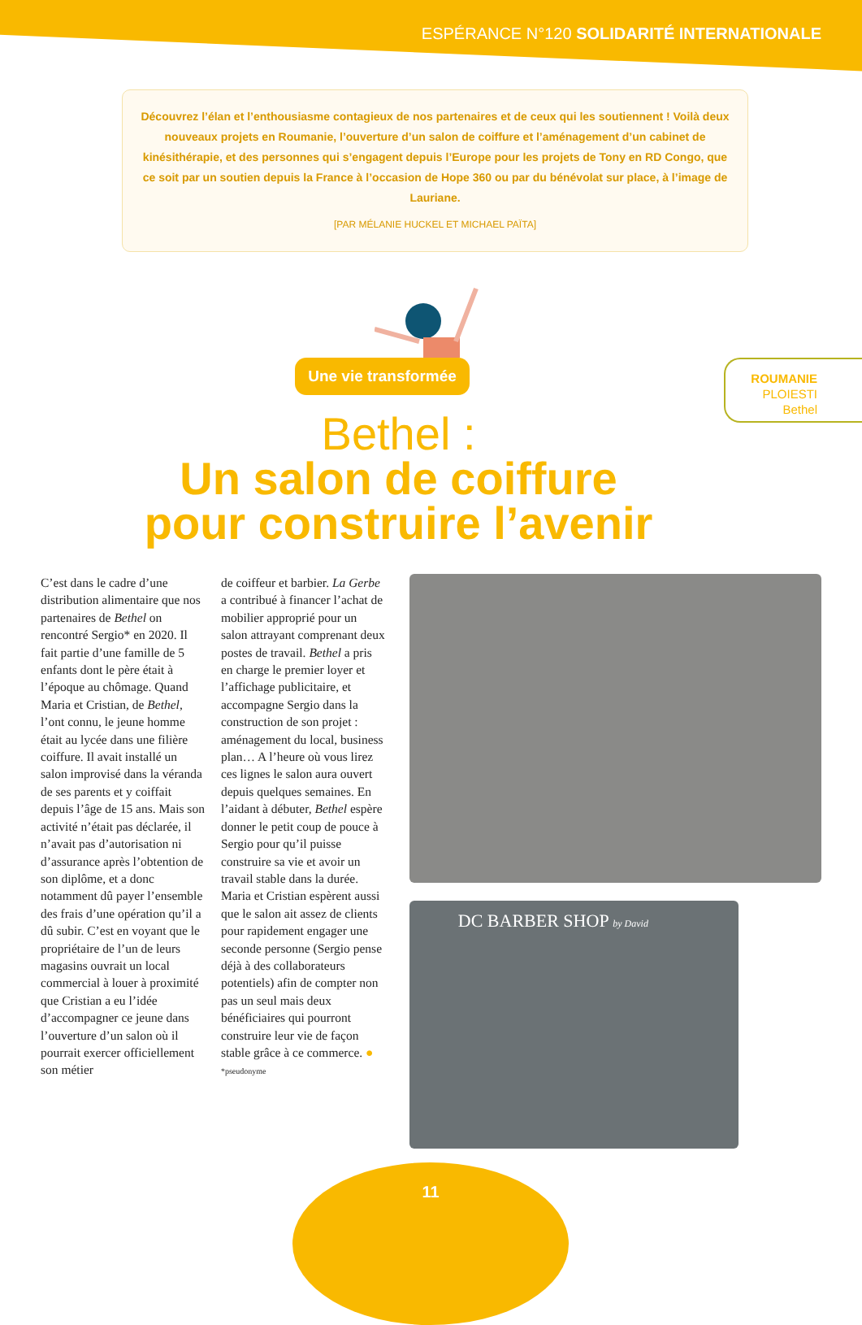ESPÉRANCE N°120 SOLIDARITÉ INTERNATIONALE
Découvrez l’élan et l’enthousiasme contagieux de nos partenaires et de ceux qui les soutiennent ! Voilà deux nouveaux projets en Roumanie, l’ouverture d’un salon de coiffure et l’aménagement d’un cabinet de kinésithérapie, et des personnes qui s’engagent depuis l’Europe pour les projets de Tony en RD Congo, que ce soit par un soutien depuis la France à l’occasion de Hope 360 ou par du bénévolat sur place, à l’image de Lauriane.
[PAR MÉLANIE HUCKEL ET MICHAEL PAÏTA]
Une vie transformée
ROUMANIE
PLOIESTI
Bethel
Bethel :
Un salon de coiffure
pour construire l’avenir
C’est dans le cadre d’une distribution alimentaire que nos partenaires de Bethel on rencontré Sergio* en 2020. Il fait partie d’une famille de 5 enfants dont le père était à l’époque au chômage. Quand Maria et Cristian, de Bethel, l’ont connu, le jeune homme était au lycée dans une filière coiffure. Il avait installé un salon improvisé dans la véranda de ses parents et y coiffait depuis l’âge de 15 ans. Mais son activité n’était pas déclarée, il n’avait pas d’autorisation ni d’assurance après l’obtention de son diplôme, et a donc notamment dû payer l’ensemble des frais d’une opération qu’il a dû subir. C’est en voyant que le propriétaire de l’un de leurs magasins ouvrait un local commercial à louer à proximité que Cristian a eu l’idée d’accompagner ce jeune dans l’ouverture d’un salon où il pourrait exercer officiellement son métier
de coiffeur et barbier. La Gerbe a contribué à financer l’achat de mobilier approprié pour un salon attrayant comprenant deux postes de travail. Bethel a pris en charge le premier loyer et l’affichage publicitaire, et accompagne Sergio dans la construction de son projet : aménagement du local, business plan… A l’heure où vous lirez ces lignes le salon aura ouvert depuis quelques semaines. En l’aidant à débuter, Bethel espère donner le petit coup de pouce à Sergio pour qu’il puisse construire sa vie et avoir un travail stable dans la durée. Maria et Cristian espèrent aussi que le salon ait assez de clients pour rapidement engager une seconde personne (Sergio pense déjà à des collaborateurs potentiels) afin de compter non pas un seul mais deux bénéficiaires qui pourront construire leur vie de façon stable grâce à ce commerce. ●
*pseudonyme
DC BARBER SHOP by David
11